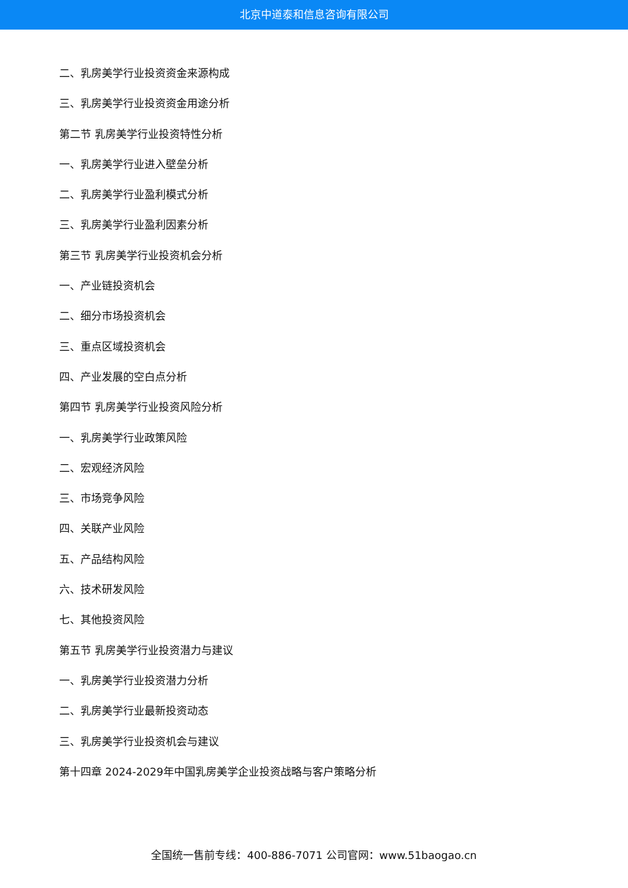北京中道泰和信息咨询有限公司
二、乳房美学行业投资资金来源构成
三、乳房美学行业投资资金用途分析
第二节 乳房美学行业投资特性分析
一、乳房美学行业进入壁垒分析
二、乳房美学行业盈利模式分析
三、乳房美学行业盈利因素分析
第三节 乳房美学行业投资机会分析
一、产业链投资机会
二、细分市场投资机会
三、重点区域投资机会
四、产业发展的空白点分析
第四节 乳房美学行业投资风险分析
一、乳房美学行业政策风险
二、宏观经济风险
三、市场竞争风险
四、关联产业风险
五、产品结构风险
六、技术研发风险
七、其他投资风险
第五节 乳房美学行业投资潜力与建议
一、乳房美学行业投资潜力分析
二、乳房美学行业最新投资动态
三、乳房美学行业投资机会与建议
第十四章 2024-2029年中国乳房美学企业投资战略与客户策略分析
全国统一售前专线：400-886-7071 公司官网：www.51baogao.cn